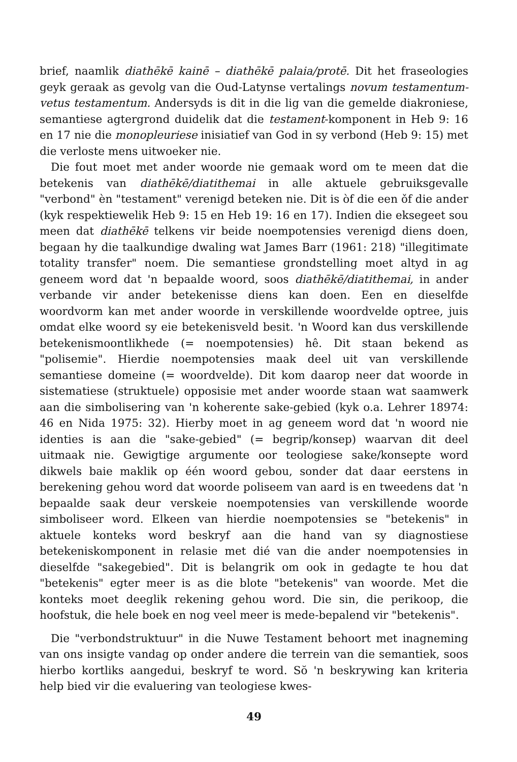brief, naamlik diathēkē kainē – diathēkē palaia/protē. Dit het fraseologies geyk geraak as gevolg van die Oud-Latynse vertalings novum testamentum-vetus testamentum. Andersyds is dit in die lig van die gemelde diakroniese, semantiese agtergrond duidelik dat die testament-komponent in Heb 9: 16 en 17 nie die monopleuriese inisiatief van God in sy verbond (Heb 9: 15) met die verloste mens uitwoeker nie.
Die fout moet met ander woorde nie gemaak word om te meen dat die betekenis van diathēkē/diatithemai in alle aktuele gebruiksgevalle "verbond" èn "testament" verenigd beteken nie. Dit is òf die een ǒf die ander (kyk respektiewelik Heb 9: 15 en Heb 19: 16 en 17). Indien die eksegeet sou meen dat diathēkē telkens vir beide noempotensies verenigd diens doen, begaan hy die taalkundige dwaling wat James Barr (1961: 218) "illegitimate totality transfer" noem. Die semantiese grondstelling moet altyd in ag geneem word dat 'n bepaalde woord, soos diathēkē/diatithemai, in ander verbande vir ander betekenisse diens kan doen. Een en dieselfde woordvorm kan met ander woorde in verskillende woordvelde optree, juis omdat elke woord sy eie betekenisveld besit. 'n Woord kan dus verskillende betekenismoontlikhede (= noempotensies) hê. Dit staan bekend as "polisemie". Hierdie noempotensies maak deel uit van verskillende semantiese domeine (= woordvelde). Dit kom daarop neer dat woorde in sistematiese (struktuele) opposisie met ander woorde staan wat saamwerk aan die simbolisering van 'n koherente sake-gebied (kyk o.a. Lehrer 18974: 46 en Nida 1975: 32). Hierby moet in ag geneem word dat 'n woord nie identies is aan die "sake-gebied" (= begrip/konsep) waarvan dit deel uitmaak nie. Gewigtige argumente oor teologiese sake/konsepte word dikwels baie maklik op één woord gebou, sonder dat daar eerstens in berekening gehou word dat woorde poliseem van aard is en tweedens dat 'n bepaalde saak deur verskeie noempotensies van verskillende woorde simboliseer word. Elkeen van hierdie noempotensies se "betekenis" in aktuele konteks word beskryf aan die hand van sy diagnostiese betekeniskomponent in relasie met dié van die ander noempotensies in dieselfde "sakegebied". Dit is belangrik om ook in gedagte te hou dat "betekenis" egter meer is as die blote "betekenis" van woorde. Met die konteks moet deeglik rekening gehou word. Die sin, die perikoop, die hoofstuk, die hele boek en nog veel meer is mede-bepalend vir "betekenis".
Die "verbondstruktuur" in die Nuwe Testament behoort met inagneming van ons insigte vandag op onder andere die terrein van die semantiek, soos hierbo kortliks aangedui, beskryf te word. Sŏ 'n beskrywing kan kriteria help bied vir die evaluering van teologiese kwes-
49